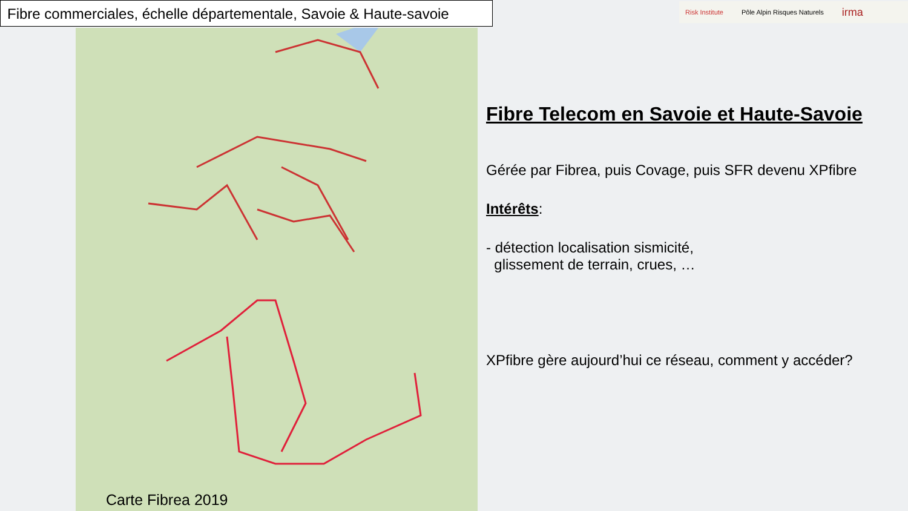Fibre commerciales, échelle départementale, Savoie & Haute-savoie
Risk Institute Pôle Alpin Risques Naturels irma
Carte Fibrea 2019
Fibre Telecom en Savoie et Haute-Savoie
Gérée par Fibrea, puis Covage, puis SFR devenu XPfibre
Intérêts:
- détection localisation sismicité,
glissement de terrain, crues, …
XPfibre gère aujourd’hui ce réseau, comment y accéder?